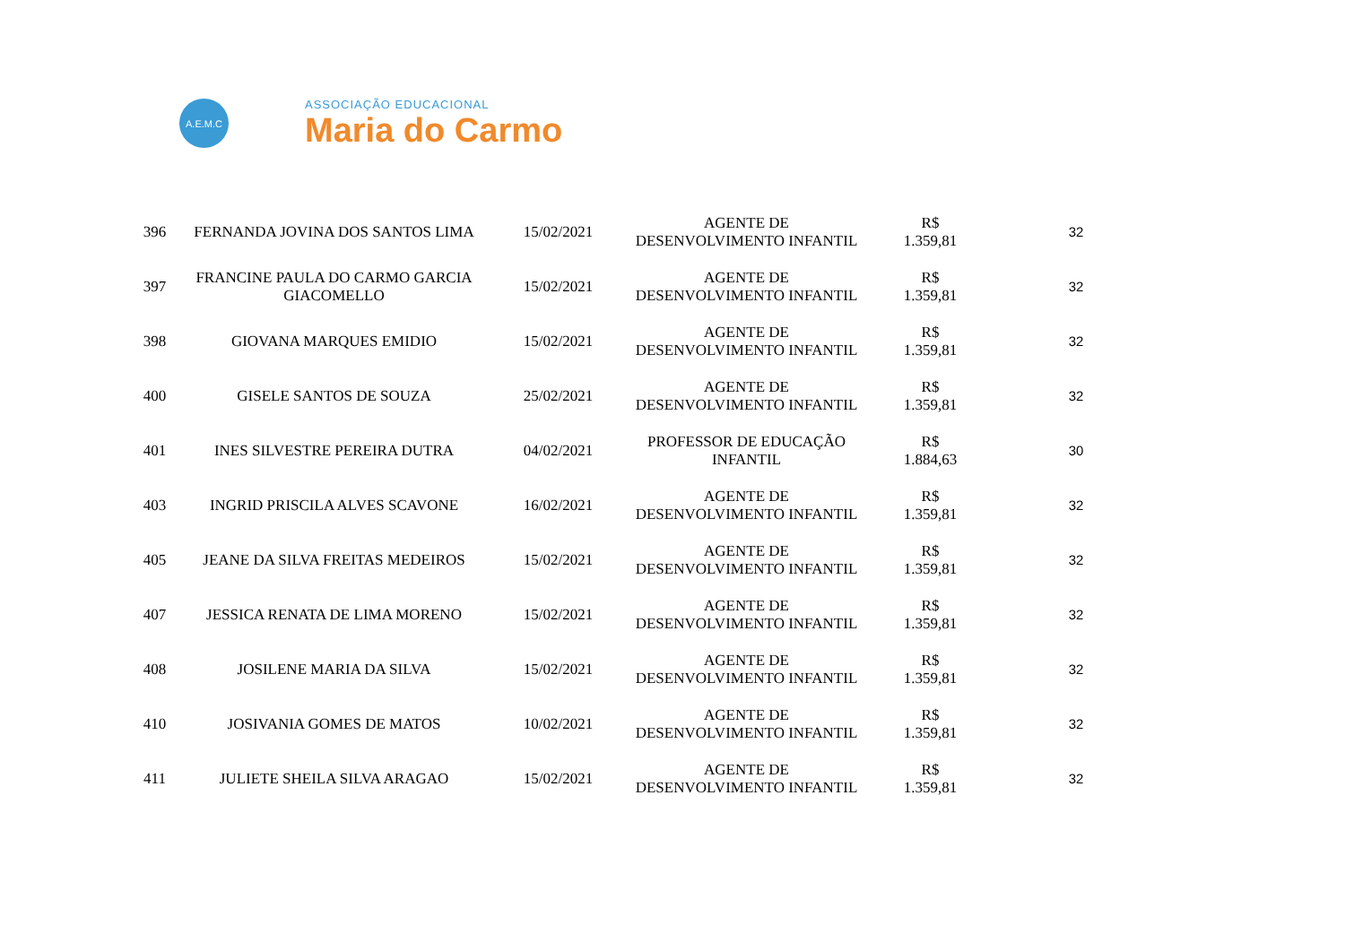A.E.M.C
ASSOCIAÇÃO EDUCACIONAL
Maria do Carmo
| 396 | FERNANDA JOVINA DOS SANTOS LIMA | 15/02/2021 | AGENTE DE DESENVOLVIMENTO INFANTIL | R$ 1.359,81 | 32 |
| 397 | FRANCINE PAULA DO CARMO GARCIA GIACOMELLO | 15/02/2021 | AGENTE DE DESENVOLVIMENTO INFANTIL | R$ 1.359,81 | 32 |
| 398 | GIOVANA MARQUES EMIDIO | 15/02/2021 | AGENTE DE DESENVOLVIMENTO INFANTIL | R$ 1.359,81 | 32 |
| 400 | GISELE SANTOS DE SOUZA | 25/02/2021 | AGENTE DE DESENVOLVIMENTO INFANTIL | R$ 1.359,81 | 32 |
| 401 | INES SILVESTRE PEREIRA DUTRA | 04/02/2021 | PROFESSOR DE EDUCAÇÃO INFANTIL | R$ 1.884,63 | 30 |
| 403 | INGRID PRISCILA ALVES SCAVONE | 16/02/2021 | AGENTE DE DESENVOLVIMENTO INFANTIL | R$ 1.359,81 | 32 |
| 405 | JEANE DA SILVA FREITAS MEDEIROS | 15/02/2021 | AGENTE DE DESENVOLVIMENTO INFANTIL | R$ 1.359,81 | 32 |
| 407 | JESSICA RENATA DE LIMA MORENO | 15/02/2021 | AGENTE DE DESENVOLVIMENTO INFANTIL | R$ 1.359,81 | 32 |
| 408 | JOSILENE MARIA DA SILVA | 15/02/2021 | AGENTE DE DESENVOLVIMENTO INFANTIL | R$ 1.359,81 | 32 |
| 410 | JOSIVANIA GOMES DE MATOS | 10/02/2021 | AGENTE DE DESENVOLVIMENTO INFANTIL | R$ 1.359,81 | 32 |
| 411 | JULIETE SHEILA SILVA ARAGAO | 15/02/2021 | AGENTE DE DESENVOLVIMENTO INFANTIL | R$ 1.359,81 | 32 |